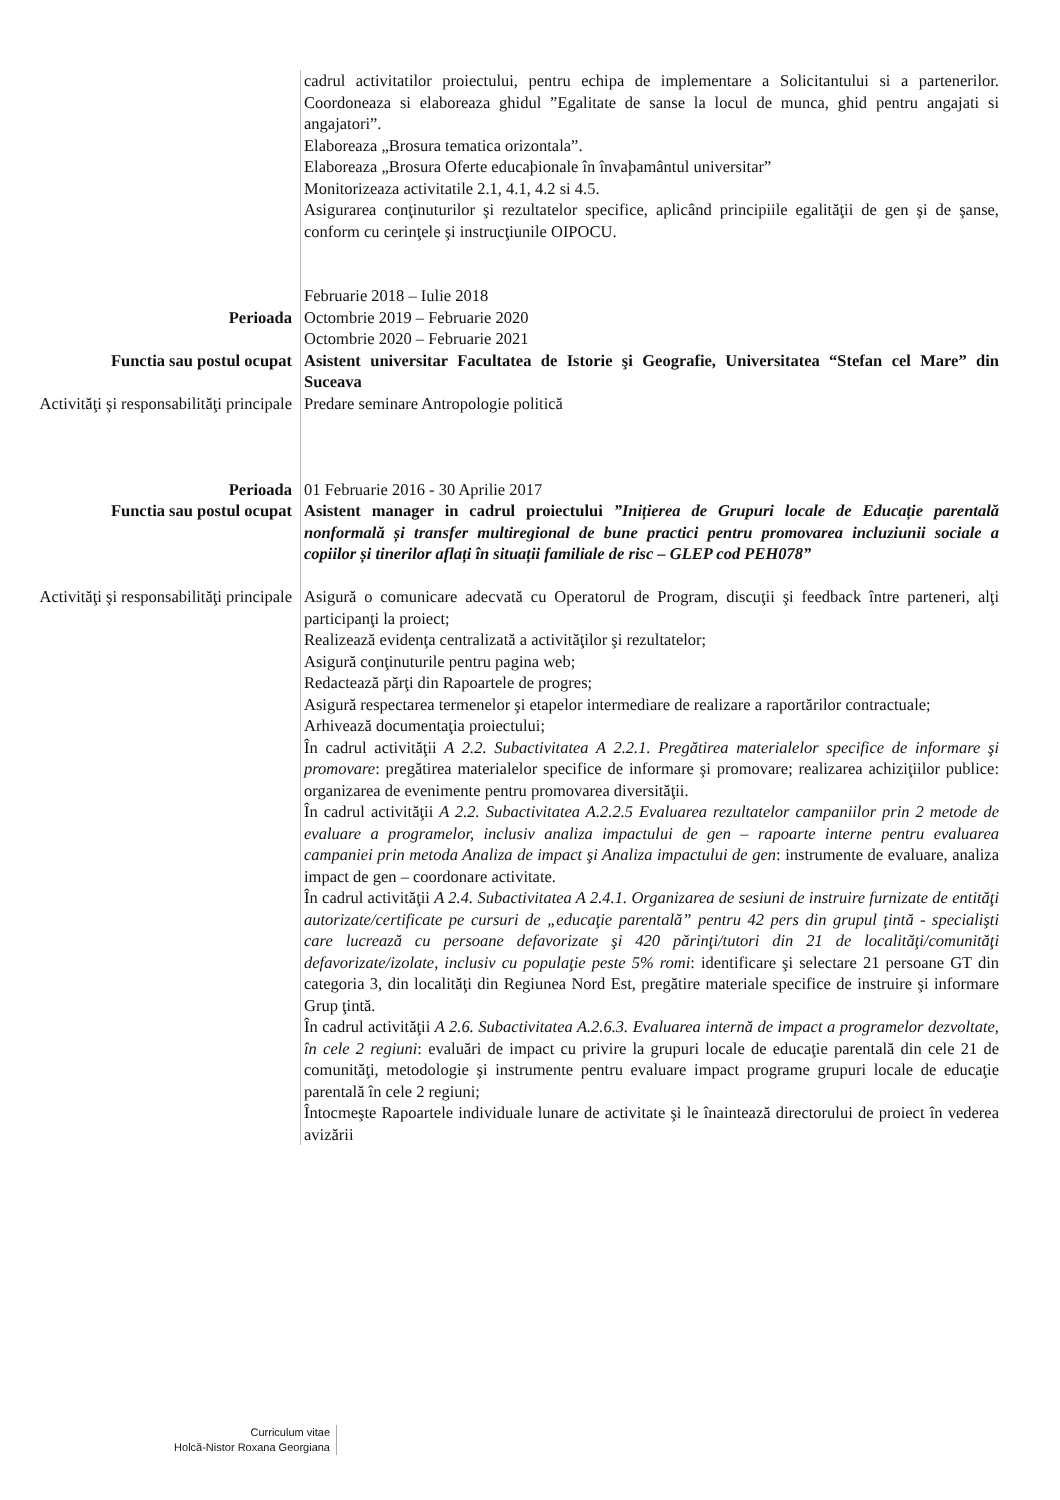cadrul activitatilor proiectului, pentru echipa de implementare a Solicitantului si a partenerilor. Coordoneaza si elaboreaza ghidul ”Egalitate de sanse la locul de munca, ghid pentru angajati si angajatori”.
Elaboreaza „Brosura tematica orizontala”.
Elaboreaza „Brosura Oferte educaþionale în învaþamântul universitar”
Monitorizeaza activitatile 2.1, 4.1, 4.2 si 4.5.
Asigurarea conţinuturilor şi rezultatelor specifice, aplicând principiile egalităţii de gen şi de şanse, conform cu cerinţele şi instrucţiunile OIPOCU.
Perioada Februarie 2018 – Iulie 2018
Octombrie 2019 – Februarie 2020
Octombrie 2020 – Februarie 2021
Functia sau postul ocupat Asistent universitar Facultatea de Istorie şi Geografie, Universitatea “Stefan cel Mare” din Suceava
Activităţi şi responsabilităţi principale
Predare seminare Antropologie politică
Perioada 01 Februarie 2016 - 30 Aprilie 2017
Functia sau postul ocupat Asistent manager in cadrul proiectului ”Inițierea de Grupuri locale de Educație parentală nonformală și transfer multiregional de bune practici pentru promovarea incluziunii sociale a copiilor și tinerilor aflați în situații familiale de risc – GLEP cod PEH078”
Activităţi şi responsabilităţi principale
Asigură o comunicare adecvată cu Operatorul de Program, discuţii şi feedback între parteneri, alţi participanţi la proiect;
Realizează evidenţa centralizată a activităţilor şi rezultatelor;
Asigură conţinuturile pentru pagina web;
Redactează părţi din Rapoartele de progres;
Asigură respectarea termenelor şi etapelor intermediare de realizare a raportărilor contractuale;
Arhivează documentaţia proiectului;
În cadrul activităţii A 2.2. Subactivitatea A 2.2.1. Pregătirea materialelor specifice de informare şi promovare: pregătirea materialelor specifice de informare şi promovare; realizarea achiziţiilor publice: organizarea de evenimente pentru promovarea diversităţii.
În cadrul activităţii A 2.2. Subactivitatea A.2.2.5 Evaluarea rezultatelor campaniilor prin 2 metode de evaluare a programelor, inclusiv analiza impactului de gen – rapoarte interne pentru evaluarea campaniei prin metoda Analiza de impact şi Analiza impactului de gen: instrumente de evaluare, analiza impact de gen – coordonare activitate.
În cadrul activităţii A 2.4. Subactivitatea A 2.4.1. Organizarea de sesiuni de instruire furnizate de entităţi autorizate/certificate pe cursuri de „educaţie parentală” pentru 42 pers din grupul ţintă - specialişti care lucrează cu persoane defavorizate şi 420 părinţi/tutori din 21 de localităţi/comunităţi defavorizate/izolate, inclusiv cu populaţie peste 5% romi: identificare şi selectare 21 persoane GT din categoria 3, din localităţi din Regiunea Nord Est, pregătire materiale specifice de instruire şi informare Grup ţintă.
În cadrul activităţii A 2.6. Subactivitatea A.2.6.3. Evaluarea internă de impact a programelor dezvoltate, în cele 2 regiuni: evaluări de impact cu privire la grupuri locale de educaţie parentală din cele 21 de comunităţi, metodologie şi instrumente pentru evaluare impact programe grupuri locale de educaţie parentală în cele 2 regiuni;
Întocmeşte Rapoartele individuale lunare de activitate şi le înaintează directorului de proiect în vederea avizării
Curriculum vitae
Holcă-Nistor Roxana Georgiana